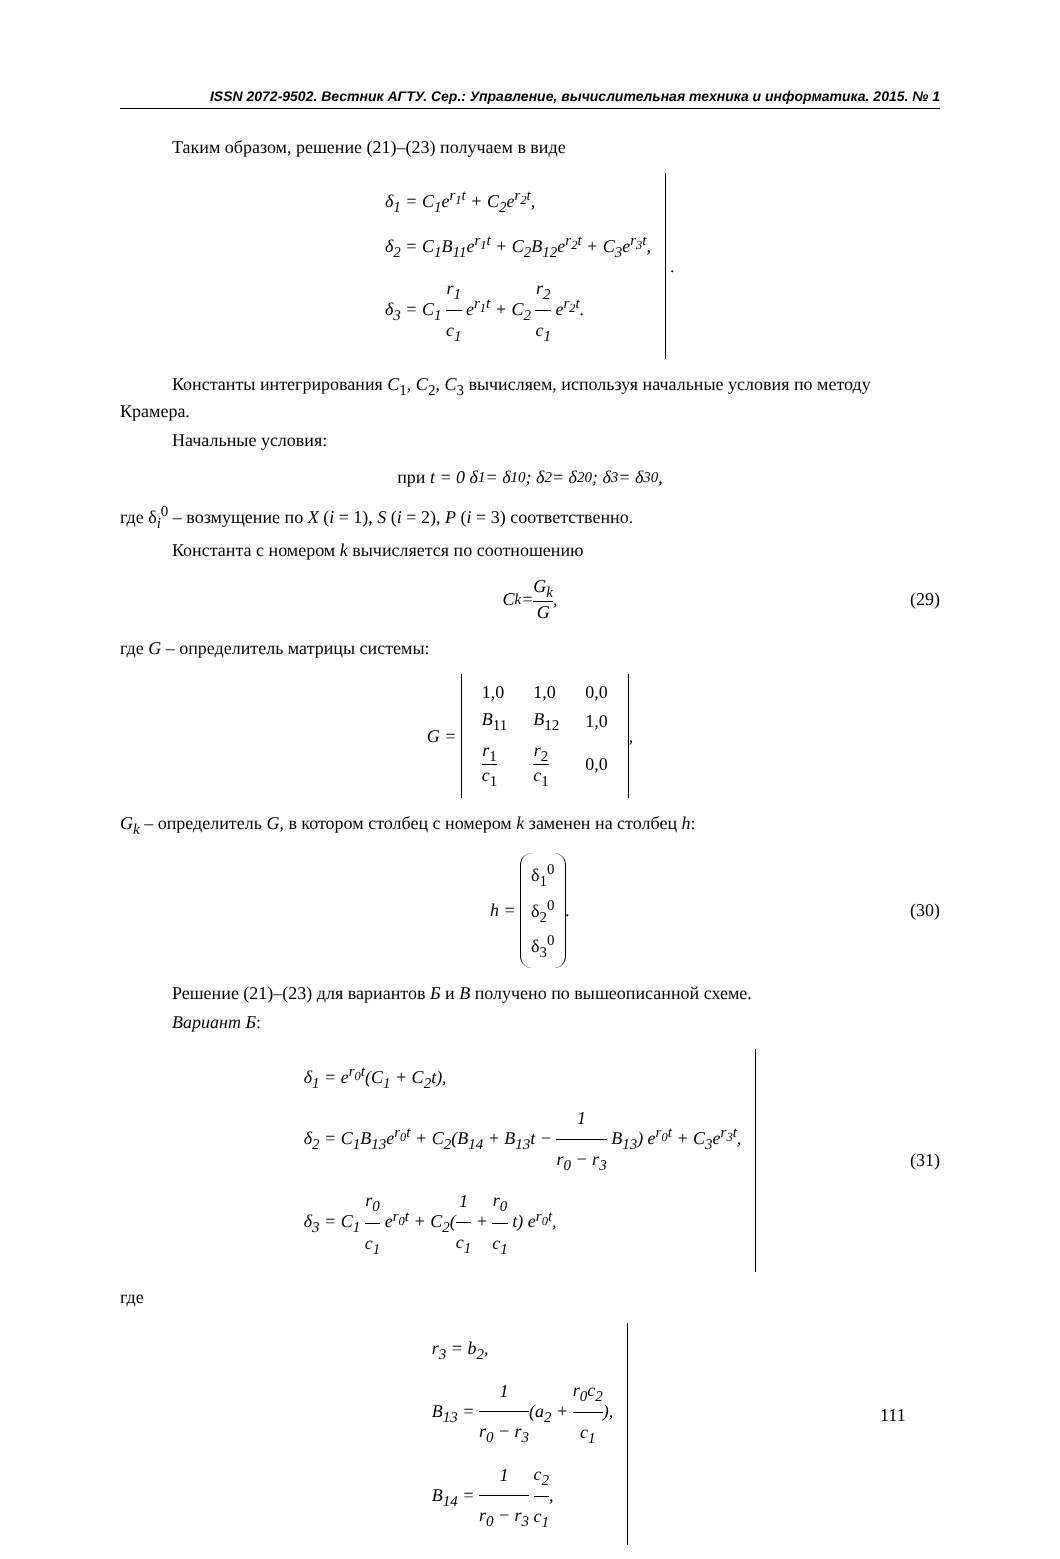ISSN 2072-9502. Вестник АГТУ. Сер.: Управление, вычислительная техника и информатика. 2015. № 1
Таким образом, решение (21)–(23) получаем в виде
δ<sub>1</sub> = C<sub>1</sub>e<sup>r<sub>1</sub>t</sup> + C<sub>2</sub>e<sup>r<sub>2</sub>t</sup>,
δ<sub>2</sub> = C<sub>1</sub>B<sub>11</sub>e<sup>r<sub>1</sub>t</sup> + C<sub>2</sub>B<sub>12</sub>e<sup>r<sub>2</sub>t</sup> + C<sub>3</sub>e<sup>r<sub>3</sub>t</sup>,
δ<sub>3</sub> = C<sub>1</sub> r<sub>1</sub> c<sub>1</sub> e<sup>r<sub>1</sub>t</sup> + C<sub>2</sub> r<sub>2</sub> c<sub>1</sub> e<sup>r<sub>2</sub>t</sup>.
.
Константы интегрирования C<sub>1</sub>, C<sub>2</sub>, C<sub>3</sub> вычисляем, используя начальные условия по методу Крамера.
Начальные условия:
при t = 0 δ<sub>1</sub> = δ<sub>1</sub><sup>0</sup>; δ<sub>2</sub> = δ<sub>2</sub><sup>0</sup>; δ<sub>3</sub> = δ<sub>3</sub><sup>0</sup>,
где δ<sub>i</sub><sup>0</sup> – возмущение по X (i = 1), S (i = 2), P (i = 3) соответственно.
Константа с номером k вычисляется по соотношению
C<sub>k</sub> = G<sub>k</sub> G, (29)
где G – определитель матрицы системы:
G =
| 1,0 | 1,0 | 0,0 |
| B<sub>11</sub> | B<sub>12</sub> | 1,0 |
| r<sub>1</sub> c<sub>1</sub> | r<sub>2</sub> c<sub>1</sub> | 0,0 |
,
G<sub>k</sub> – определитель G, в котором столбец с номером k заменен на столбец h:
h = δ<sub>1</sub><sup>0</sup>
δ<sub>2</sub><sup>0</sup>
δ<sub>3</sub><sup>0</sup>. (30)
Решение (21)–(23) для вариантов Б и В получено по вышеописанной схеме.
Вариант Б:
δ<sub>1</sub> = e<sup>r<sub>0</sub>t</sup>(C<sub>1</sub> + C<sub>2</sub>t),
δ<sub>2</sub> = C<sub>1</sub>B<sub>13</sub>e<sup>r<sub>0</sub>t</sup> + C<sub>2</sub>(B<sub>14</sub> + B<sub>13</sub>t − 1 r<sub>0</sub> − r<sub>3</sub> B<sub>13</sub>) e<sup>r<sub>0</sub>t</sup> + C<sub>3</sub>e<sup>r<sub>3</sub>t</sup>,
δ<sub>3</sub> = C<sub>1</sub> r<sub>0</sub> c<sub>1</sub> e<sup>r<sub>0</sub>t</sup> + C<sub>2</sub>(1 c<sub>1</sub> + r<sub>0</sub> c<sub>1</sub> t) e<sup>r<sub>0</sub>t</sup>,
(31)
где
r<sub>3</sub> = b<sub>2</sub>,
B<sub>13</sub> = 1 r<sub>0</sub> − r<sub>3</sub>(a<sub>2</sub> + r<sub>0</sub>c<sub>2</sub> c<sub>1</sub>),
B<sub>14</sub> = 1 r<sub>0</sub> − r<sub>3</sub> c<sub>2</sub> c<sub>1</sub>,
111